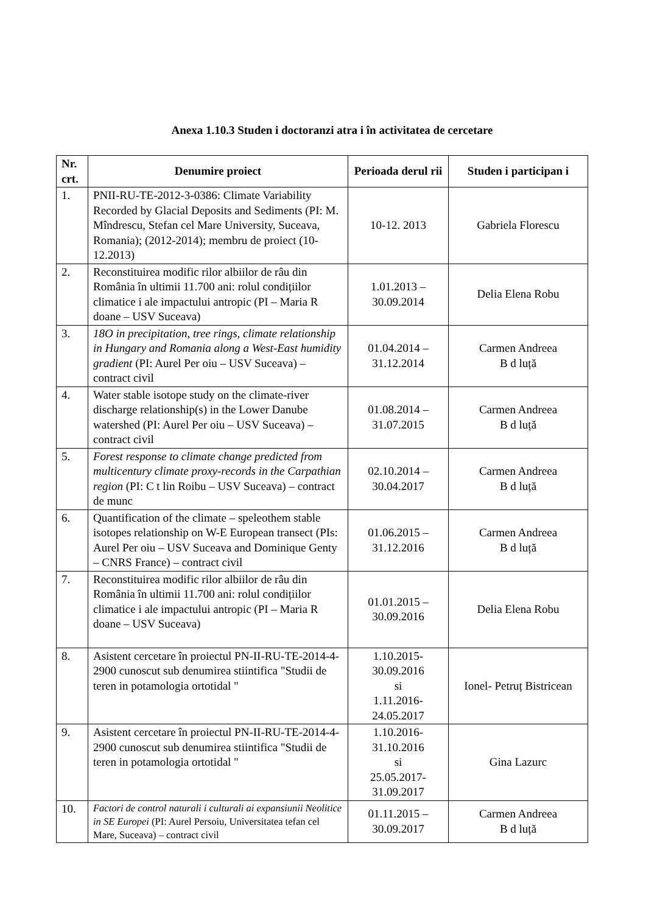Anexa 1.10.3 Studen i doctoranzi atra i în activitatea de cercetare
| Nr. crt. | Denumire proiect | Perioada derul rii | Studen i participan i |
| --- | --- | --- | --- |
| 1. | PNII-RU-TE-2012-3-0386: Climate Variability Recorded by Glacial Deposits and Sediments (PI: M. Mîndrescu, Stefan cel Mare University, Suceava, Romania); (2012-2014); membru de proiect (10-12.2013) | 10-12. 2013 | Gabriela Florescu |
| 2. | Reconstituirea modific rilor albiilor de râu din România în ultimii 11.700 ani: rolul condițiilor climatice i ale impactului antropic (PI – Maria R doane – USV Suceava) | 1.01.2013 – 30.09.2014 | Delia Elena Robu |
| 3. | 18O in precipitation, tree rings, climate relationship in Hungary and Romania along a West-East humidity gradient (PI: Aurel Per oiu – USV Suceava) – contract civil | 01.04.2014 – 31.12.2014 | Carmen Andreea B d luță |
| 4. | Water stable isotope study on the climate-river discharge relationship(s) in the Lower Danube watershed (PI: Aurel Per oiu – USV Suceava) – contract civil | 01.08.2014 – 31.07.2015 | Carmen Andreea B d luță |
| 5. | Forest response to climate change predicted from multicentury climate proxy-records in the Carpathian region (PI: C t lin Roibu – USV Suceava) – contract de munc | 02.10.2014 – 30.04.2017 | Carmen Andreea B d luță |
| 6. | Quantification of the climate – speleothem stable isotopes relationship on W-E European transect (PIs: Aurel Per oiu – USV Suceava and Dominique Genty – CNRS France) – contract civil | 01.06.2015 – 31.12.2016 | Carmen Andreea B d luță |
| 7. | Reconstituirea modific rilor albiilor de râu din România în ultimii 11.700 ani: rolul condițiilor climatice i ale impactului antropic (PI – Maria R doane – USV Suceava) | 01.01.2015 – 30.09.2016 | Delia Elena Robu |
| 8. | Asistent cercetare în proiectul PN-II-RU-TE-2014-4-2900 cunoscut sub denumirea stiintifica "Studii de teren in potamologia ortotidal " | 1.10.2015- 30.09.2016 si 1.11.2016- 24.05.2017 | Ionel- Petruț Bistricean |
| 9. | Asistent cercetare în proiectul PN-II-RU-TE-2014-4-2900 cunoscut sub denumirea stiintifica "Studii de teren in potamologia ortotidal " | 1.10.2016- 31.10.2016 si 25.05.2017- 31.09.2017 | Gina Lazurc |
| 10. | Factori de control naturali i culturali ai expansiunii Neolitice in SE Europei (PI: Aurel Persoiu, Universitatea tefan cel Mare, Suceava) – contract civil | 01.11.2015 – 30.09.2017 | Carmen Andreea B d luță |